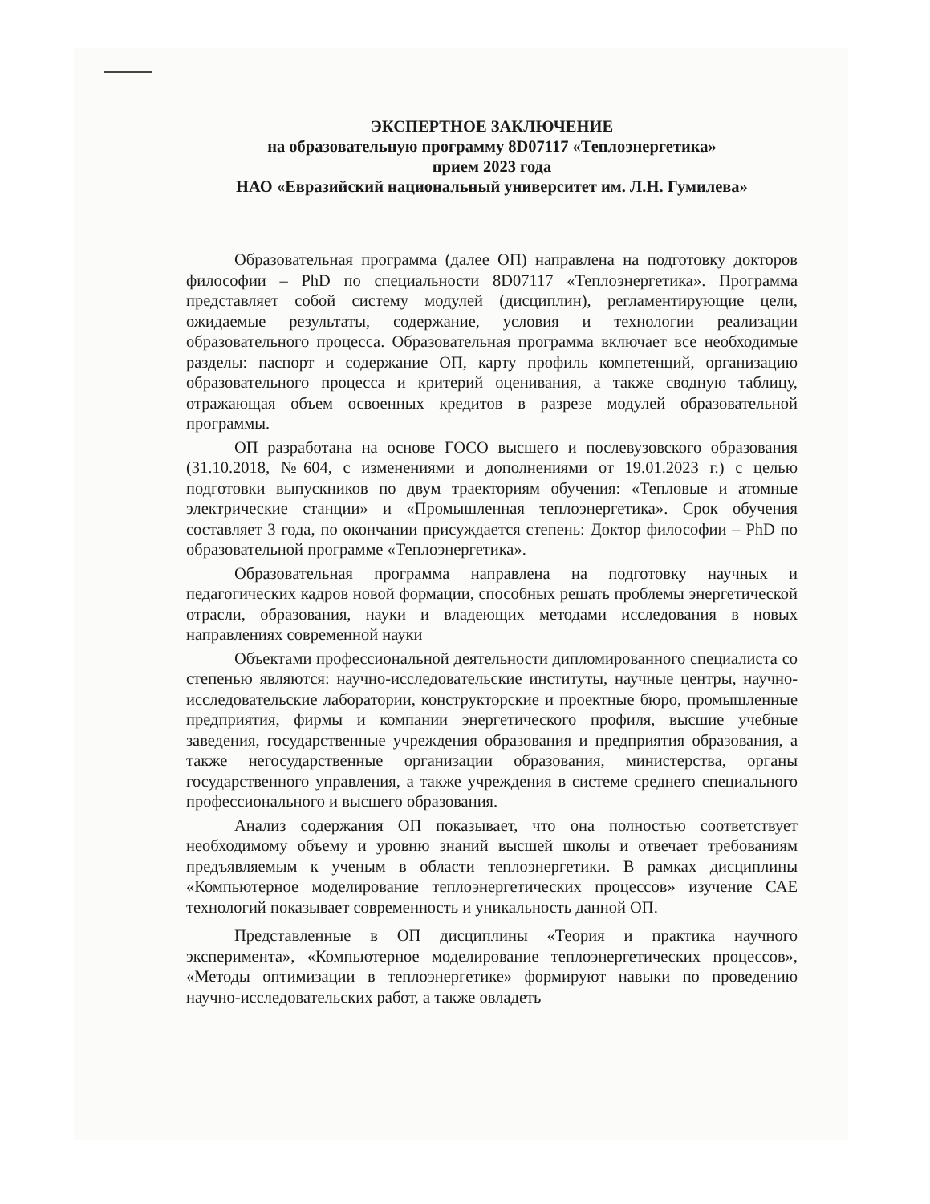ЭКСПЕРТНОЕ ЗАКЛЮЧЕНИЕ
на образовательную программу 8D07117 «Теплоэнергетика»
прием 2023 года
НАО «Евразийский национальный университет им. Л.Н. Гумилева»
Образовательная программа (далее ОП) направлена на подготовку докторов философии – PhD по специальности 8D07117 «Теплоэнергетика». Программа представляет собой систему модулей (дисциплин), регламентирующие цели, ожидаемые результаты, содержание, условия и технологии реализации образовательного процесса. Образовательная программа включает все необходимые разделы: паспорт и содержание ОП, карту профиль компетенций, организацию образовательного процесса и критерий оценивания, а также сводную таблицу, отражающая объем освоенных кредитов в разрезе модулей образовательной программы.
ОП разработана на основе ГОСО высшего и послевузовского образования (31.10.2018, №604, с изменениями и дополнениями от 19.01.2023 г.) с целью подготовки выпускников по двум траекториям обучения: «Тепловые и атомные электрические станции» и «Промышленная теплоэнергетика». Срок обучения составляет 3 года, по окончании присуждается степень: Доктор философии – PhD по образовательной программе «Теплоэнергетика».
Образовательная программа направлена на подготовку научных и педагогических кадров новой формации, способных решать проблемы энергетической отрасли, образования, науки и владеющих методами исследования в новых направлениях современной науки
Объектами профессиональной деятельности дипломированного специалиста со степенью являются: научно-исследовательские институты, научные центры, научно-исследовательские лаборатории, конструкторские и проектные бюро, промышленные предприятия, фирмы и компании энергетического профиля, высшие учебные заведения, государственные учреждения образования и предприятия образования, а также негосударственные организации образования, министерства, органы государственного управления, а также учреждения в системе среднего специального профессионального и высшего образования.
Анализ содержания ОП показывает, что она полностью соответствует необходимому объему и уровню знаний высшей школы и отвечает требованиям предъявляемым к ученым в области теплоэнергетики. В рамках дисциплины «Компьютерное моделирование теплоэнергетических процессов» изучение САЕ технологий показывает современность и уникальность данной ОП.
Представленные в ОП дисциплины «Теория и практика научного эксперимента», «Компьютерное моделирование теплоэнергетических процессов», «Методы оптимизации в теплоэнергетике» формируют навыки по проведению научно-исследовательских работ, а также овладеть